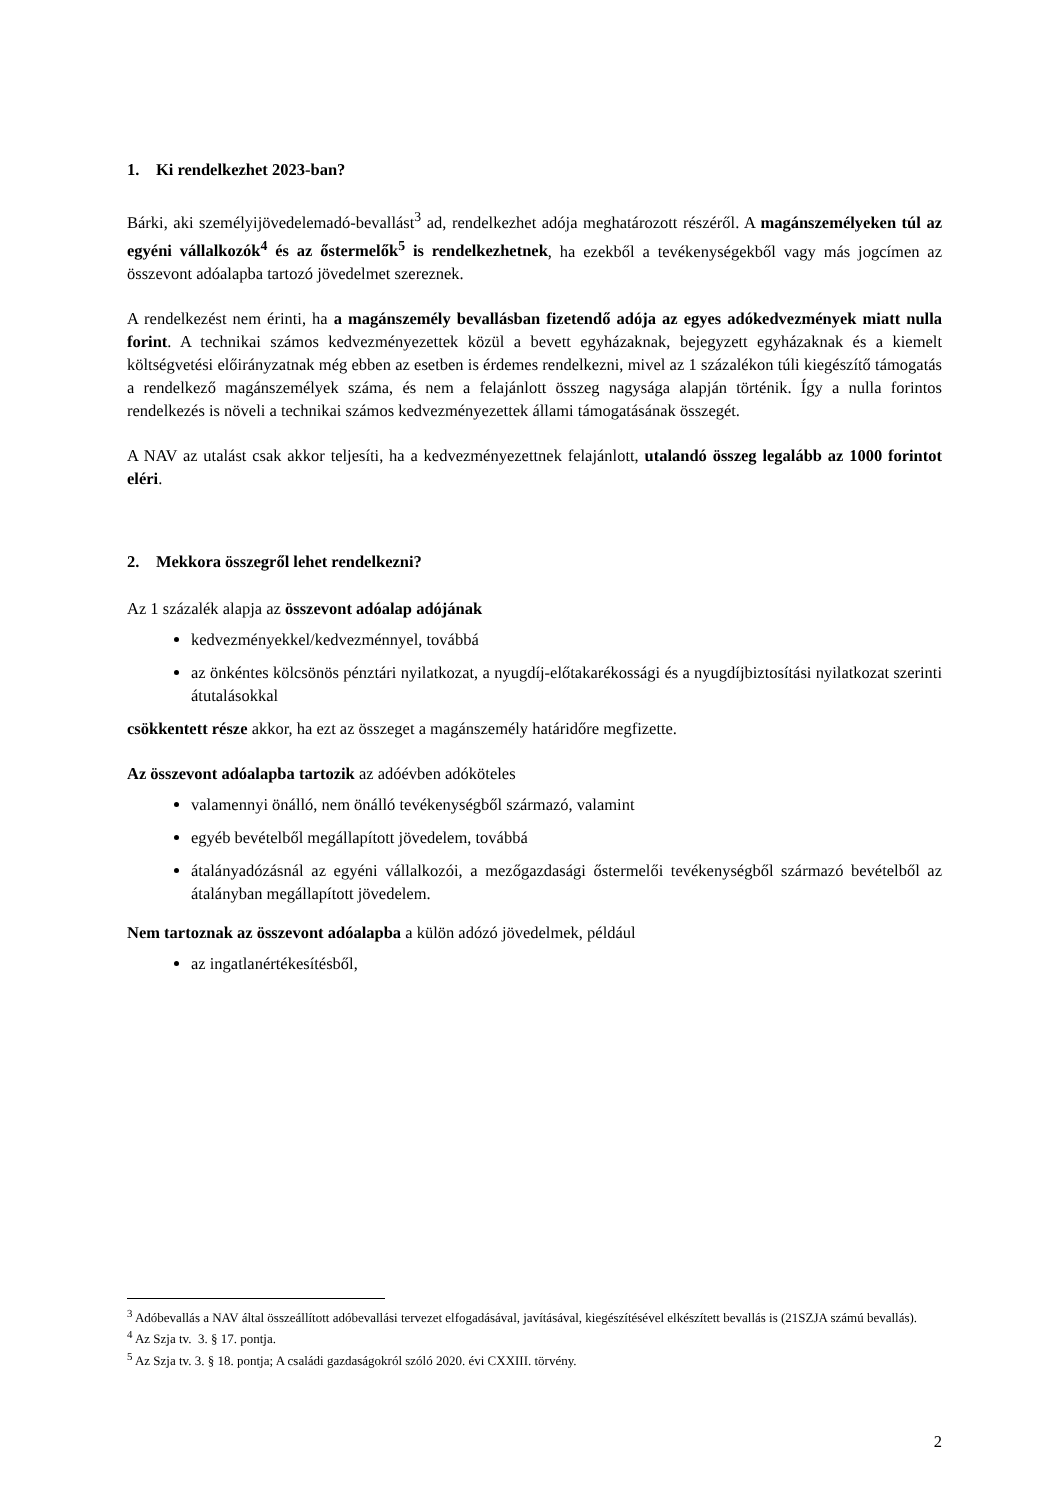1. Ki rendelkezhet 2023-ban?
Bárki, aki személyijövedelemadó-bevallást<sup>3</sup> ad, rendelkezhet adója meghatározott részéről. A magánszemélyeken túl az egyéni vállalkozók<sup>4</sup> és az őstermelők<sup>5</sup> is rendelkezhetnek, ha ezekből a tevékenységekből vagy más jogcímen az összevont adóalapba tartozó jövedelmet szereznek.
A rendelkezést nem érinti, ha a magánszemély bevallásban fizetendő adója az egyes adókedvezmények miatt nulla forint. A technikai számos kedvezményezettek közül a bevett egyházaknak, bejegyzett egyházaknak és a kiemelt költségvetési előirányzatnak még ebben az esetben is érdemes rendelkezni, mivel az 1 százalékon túli kiegészítő támogatás a rendelkező magánszemélyek száma, és nem a felajánlott összeg nagysága alapján történik. Így a nulla forintos rendelkezés is növeli a technikai számos kedvezményezettek állami támogatásának összegét.
A NAV az utalást csak akkor teljesíti, ha a kedvezményezettnek felajánlott, utalandó összeg legalább az 1000 forintot eléri.
2. Mekkora összegről lehet rendelkezni?
Az 1 százalék alapja az összevont adóalap adójának
kedvezményekkel/kedvezménnyel, továbbá
az önkéntes kölcsönös pénztári nyilatkozat, a nyugdíj-előtakarékossági és a nyugdíjbiztosítási nyilatkozat szerinti átutalásokkal
csökkentett része akkor, ha ezt az összeget a magánszemély határidőre megfizette.
Az összevont adóalapba tartozik az adóévben adóköteles
valamennyi önálló, nem önálló tevékenységből származó, valamint
egyéb bevételből megállapított jövedelem, továbbá
átalányadózásnál az egyéni vállalkozói, a mezőgazdasági őstermelői tevékenységből származó bevételből az átalányban megállapított jövedelem.
Nem tartoznak az összevont adóalapba a külön adózó jövedelmek, például
az ingatlanértékesítésből,
<sup>3</sup> Adóbevallás a NAV által összeállított adóbevallási tervezet elfogadásával, javításával, kiegészítésével elkészített bevallás is (21SZJA számú bevallás).
<sup>4</sup> Az Szja tv. 3. § 17. pontja.
<sup>5</sup> Az Szja tv. 3. § 18. pontja; A családi gazdaságokról szóló 2020. évi CXXIII. törvény.
2